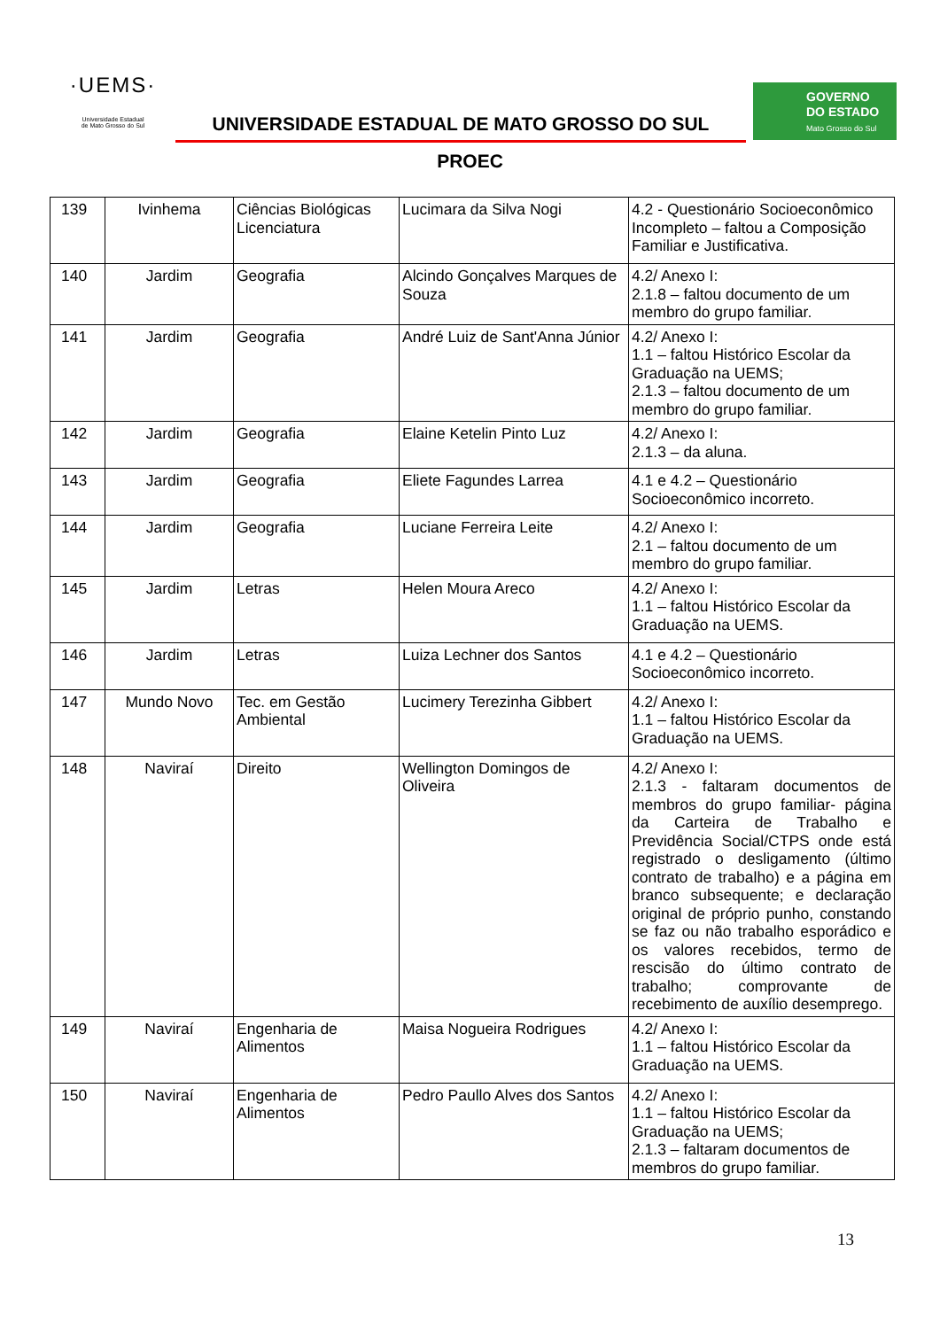·UEMS·
Universidade Estadual
de Mato Grosso do Sul
UNIVERSIDADE ESTADUAL DE MATO GROSSO DO SUL
GOVERNO
DO ESTADO
Mato Grosso do Sul
PROEC
| 139 | Ivinhema | Ciências Biológicas Licenciatura | Lucimara da Silva Nogi | 4.2 - Questionário Socioeconômico Incompleto – faltou a Composição Familiar e Justificativa. |
| 140 | Jardim | Geografia | Alcindo Gonçalves Marques de Souza | 4.2/ Anexo I: 2.1.8 – faltou documento de um membro do grupo familiar. |
| 141 | Jardim | Geografia | André Luiz de Sant'Anna Júnior | 4.2/ Anexo I: 1.1 – faltou Histórico Escolar da Graduação na UEMS; 2.1.3 – faltou documento de um membro do grupo familiar. |
| 142 | Jardim | Geografia | Elaine Ketelin Pinto Luz | 4.2/ Anexo I: 2.1.3 – da aluna. |
| 143 | Jardim | Geografia | Eliete Fagundes Larrea | 4.1 e 4.2 – Questionário Socioeconômico incorreto. |
| 144 | Jardim | Geografia | Luciane Ferreira Leite | 4.2/ Anexo I: 2.1 – faltou documento de um membro do grupo familiar. |
| 145 | Jardim | Letras | Helen Moura Areco | 4.2/ Anexo I: 1.1 – faltou Histórico Escolar da Graduação na UEMS. |
| 146 | Jardim | Letras | Luiza Lechner dos Santos | 4.1 e 4.2 – Questionário Socioeconômico incorreto. |
| 147 | Mundo Novo | Tec. em Gestão Ambiental | Lucimery Terezinha Gibbert | 4.2/ Anexo I: 1.1 – faltou Histórico Escolar da Graduação na UEMS. |
| 148 | Naviraí | Direito | Wellington Domingos de Oliveira | 4.2/ Anexo I: 2.1.3 - faltaram documentos de membros do grupo familiar- página da Carteira de Trabalho e Previdência Social/CTPS onde está registrado o desligamento (último contrato de trabalho) e a página em branco subsequente; e declaração original de próprio punho, constando se faz ou não trabalho esporádico e os valores recebidos, termo de rescisão do último contrato de trabalho; comprovante de recebimento de auxílio desemprego. |
| 149 | Naviraí | Engenharia de Alimentos | Maisa Nogueira Rodrigues | 4.2/ Anexo I: 1.1 – faltou Histórico Escolar da Graduação na UEMS. |
| 150 | Naviraí | Engenharia de Alimentos | Pedro Paullo Alves dos Santos | 4.2/ Anexo I: 1.1 – faltou Histórico Escolar da Graduação na UEMS; 2.1.3 – faltaram documentos de membros do grupo familiar. |
13